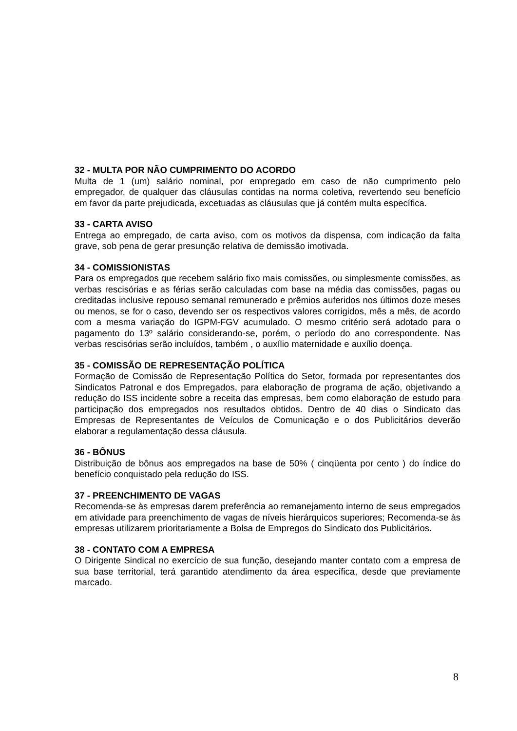32 - MULTA POR NÃO CUMPRIMENTO DO ACORDO
Multa de 1 (um) salário nominal, por empregado em caso de não cumprimento pelo empregador, de qualquer das cláusulas contidas na norma coletiva, revertendo seu benefício em favor da parte prejudicada, excetuadas as cláusulas que já contém multa específica.
33 - CARTA AVISO
Entrega ao empregado, de carta aviso, com os motivos da dispensa, com indicação da falta grave, sob pena de gerar presunção relativa de demissão imotivada.
34 - COMISSIONISTAS
Para os empregados que recebem salário fixo mais comissões, ou simplesmente comissões, as verbas rescisórias e as férias serão calculadas com base na média das comissões, pagas ou creditadas inclusive repouso semanal remunerado e prêmios auferidos nos últimos doze meses ou menos, se for o caso, devendo ser os respectivos valores corrigidos, mês a mês, de acordo com a mesma variação do IGPM-FGV acumulado. O mesmo critério será adotado para o pagamento do 13º salário considerando-se, porém, o período do ano correspondente. Nas verbas rescisórias serão incluídos, também , o auxílio maternidade e auxílio doença.
35 - COMISSÃO DE REPRESENTAÇÃO POLÍTICA
Formação de Comissão de Representação Política do Setor, formada por representantes dos Sindicatos Patronal e dos Empregados, para elaboração de programa de ação, objetivando a redução do ISS incidente sobre a receita das empresas, bem como elaboração de estudo para participação dos empregados nos resultados obtidos. Dentro de 40 dias o Sindicato das Empresas de Representantes de Veículos de Comunicação e o dos Publicitários deverão elaborar a regulamentação dessa cláusula.
36 - BÔNUS
Distribuição de bônus aos empregados na base de 50% ( cinqüenta por cento ) do índice do benefício conquistado pela redução do ISS.
37 - PREENCHIMENTO DE VAGAS
Recomenda-se às empresas darem preferência ao remanejamento interno de seus empregados em atividade para preenchimento de vagas de níveis hierárquicos superiores; Recomenda-se às empresas utilizarem prioritariamente a Bolsa de Empregos do Sindicato dos Publicitários.
38 - CONTATO COM A EMPRESA
O Dirigente Sindical no exercício de sua função, desejando manter contato com a empresa de sua base territorial, terá garantido atendimento da área específica, desde que previamente marcado.
8